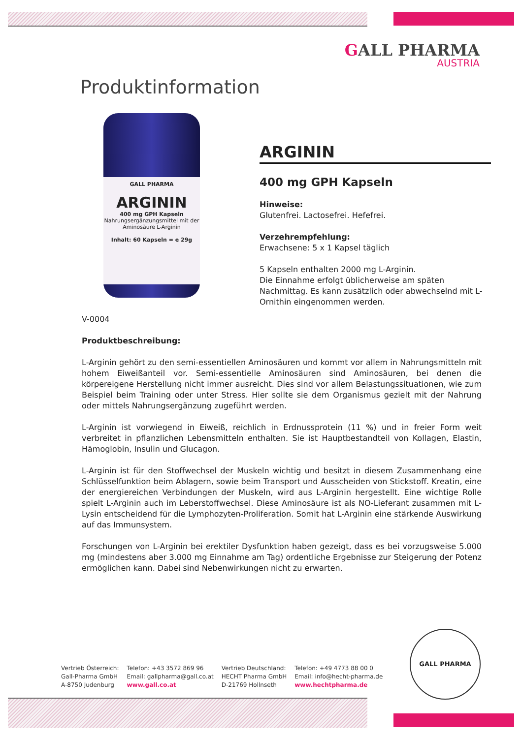GALL PHARMA
AUSTRIA
Produktinformation
GALL PHARMA
ARGININ
400 mg GPH Kapseln
Nahrungsergänzungsmittel mit der Aminosäure L-Arginin
Inhalt: 60 Kapseln = e 29g
ARGININ
400 mg GPH Kapseln
Hinweise:
Glutenfrei. Lactosefrei. Hefefrei.
Verzehrempfehlung:
Erwachsene: 5 x 1 Kapsel täglich
5 Kapseln enthalten 2000 mg L-Arginin.
Die Einnahme erfolgt üblicherweise am späten Nachmittag. Es kann zusätzlich oder abwechselnd mit L-Ornithin eingenommen werden.
V-0004
Produktbeschreibung:
L-Arginin gehört zu den semi-essentiellen Aminosäuren und kommt vor allem in Nahrungsmitteln mit hohem Eiweißanteil vor. Semi-essentielle Aminosäuren sind Aminosäuren, bei denen die körpereigene Herstellung nicht immer ausreicht. Dies sind vor allem Belastungssituationen, wie zum Beispiel beim Training oder unter Stress. Hier sollte sie dem Organismus gezielt mit der Nahrung oder mittels Nahrungsergänzung zugeführt werden.
L-Arginin ist vorwiegend in Eiweiß, reichlich in Erdnussprotein (11 %) und in freier Form weit verbreitet in pflanzlichen Lebensmitteln enthalten. Sie ist Hauptbestandteil von Kollagen, Elastin, Hämoglobin, Insulin und Glucagon.
L-Arginin ist für den Stoffwechsel der Muskeln wichtig und besitzt in diesem Zusammenhang eine Schlüsselfunktion beim Ablagern, sowie beim Transport und Ausscheiden von Stickstoff. Kreatin, eine der energiereichen Verbindungen der Muskeln, wird aus L-Arginin hergestellt. Eine wichtige Rolle spielt L-Arginin auch im Leberstoffwechsel. Diese Aminosäure ist als NO-Lieferant zusammen mit L-Lysin entscheidend für die Lymphozyten-Proliferation. Somit hat L-Arginin eine stärkende Auswirkung auf das Immunsystem.
Forschungen von L-Arginin bei erektiler Dysfunktion haben gezeigt, dass es bei vorzugsweise 5.000 mg (mindestens aber 3.000 mg Einnahme am Tag) ordentliche Ergebnisse zur Steigerung der Potenz ermöglichen kann. Dabei sind Nebenwirkungen nicht zu erwarten.
Vertrieb Österreich:
Gall-Pharma GmbH
A-8750 Judenburg
Telefon: +43 3572 869 96
Email: gallpharma@gall.co.at
www.gall.co.at
Vertrieb Deutschland:
HECHT Pharma GmbH
D-21769 Hollnseth
Telefon: +49 4773 88 00 0
Email: info@hecht-pharma.de
www.hechtpharma.de
GALL PHARMA